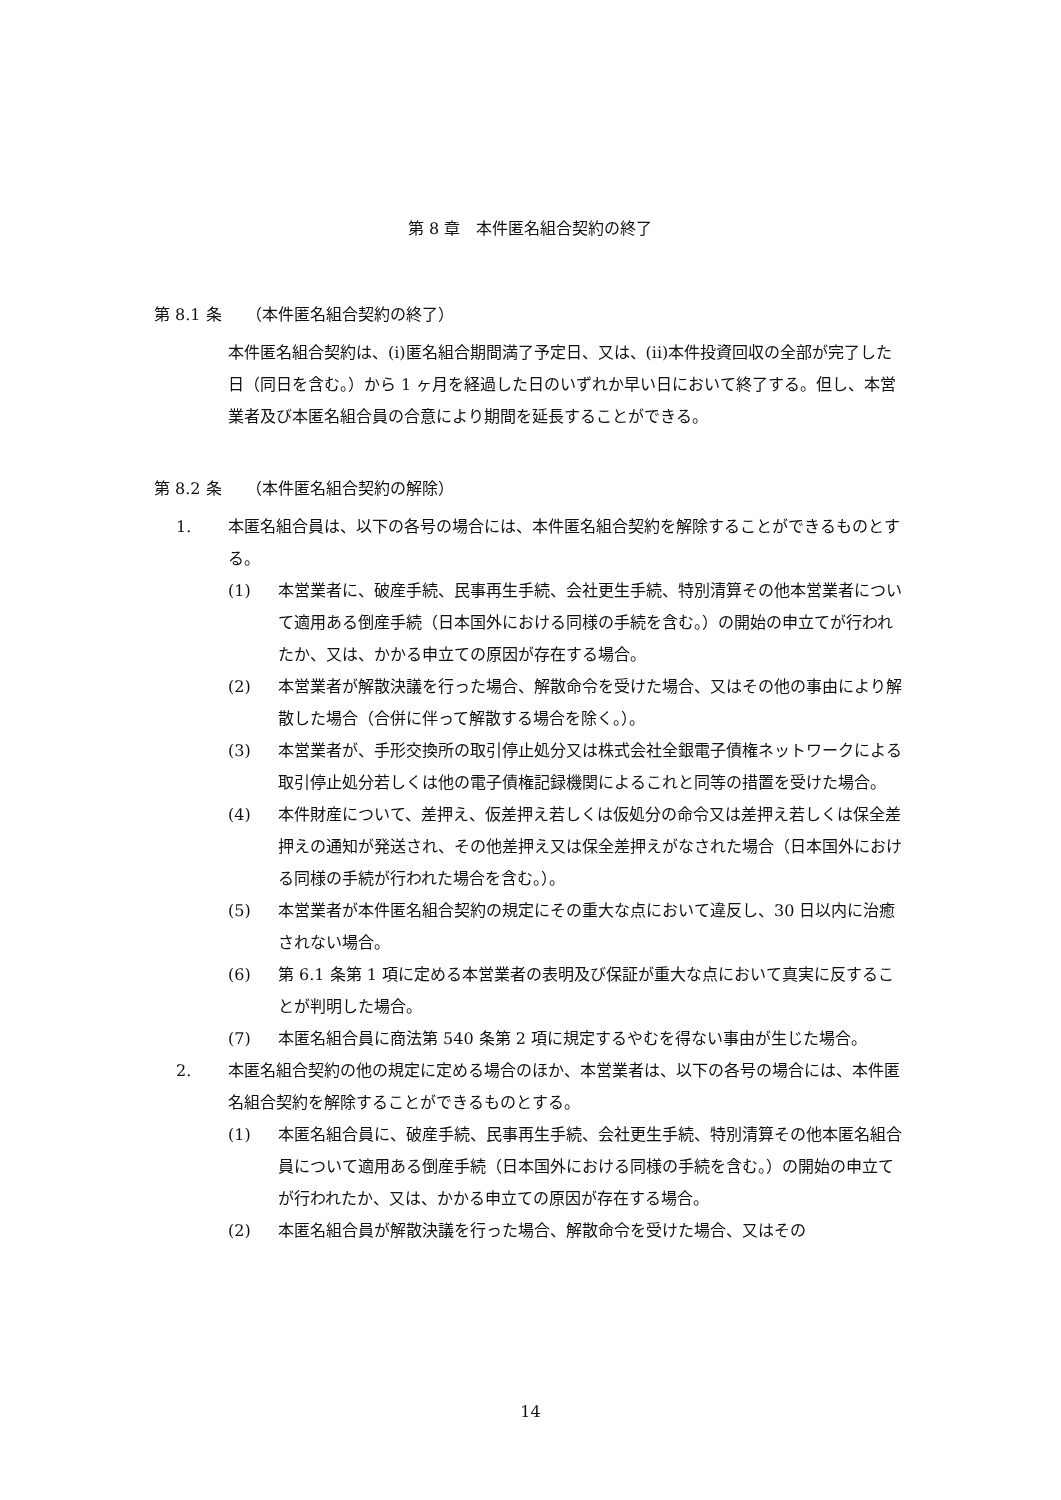第 8 章　本件匿名組合契約の終了
第 8.1 条　　（本件匿名組合契約の終了）
本件匿名組合契約は、(i)匿名組合期間満了予定日、又は、(ii)本件投資回収の全部が完了した日（同日を含む。）から 1 ヶ月を経過した日のいずれか早い日において終了する。但し、本営業者及び本匿名組合員の合意により期間を延長することができる。
第 8.2 条　　（本件匿名組合契約の解除）
1. 本匿名組合員は、以下の各号の場合には、本件匿名組合契約を解除することができるものとする。
(1) 本営業者に、破産手続、民事再生手続、会社更生手続、特別清算その他本営業者について適用ある倒産手続（日本国外における同様の手続を含む。）の開始の申立てが行われたか、又は、かかる申立ての原因が存在する場合。
(2) 本営業者が解散決議を行った場合、解散命令を受けた場合、又はその他の事由により解散した場合（合併に伴って解散する場合を除く。）。
(3) 本営業者が、手形交換所の取引停止処分又は株式会社全銀電子債権ネットワークによる取引停止処分若しくは他の電子債権記録機関によるこれと同等の措置を受けた場合。
(4) 本件財産について、差押え、仮差押え若しくは仮処分の命令又は差押え若しくは保全差押えの通知が発送され、その他差押え又は保全差押えがなされた場合（日本国外における同様の手続が行われた場合を含む。）。
(5) 本営業者が本件匿名組合契約の規定にその重大な点において違反し、30 日以内に治癒されない場合。
(6) 第 6.1 条第 1 項に定める本営業者の表明及び保証が重大な点において真実に反することが判明した場合。
(7) 本匿名組合員に商法第 540 条第 2 項に規定するやむを得ない事由が生じた場合。
2. 本匿名組合契約の他の規定に定める場合のほか、本営業者は、以下の各号の場合には、本件匿名組合契約を解除することができるものとする。
(1) 本匿名組合員に、破産手続、民事再生手続、会社更生手続、特別清算その他本匿名組合員について適用ある倒産手続（日本国外における同様の手続を含む。）の開始の申立てが行われたか、又は、かかる申立ての原因が存在する場合。
(2) 本匿名組合員が解散決議を行った場合、解散命令を受けた場合、又はその
14